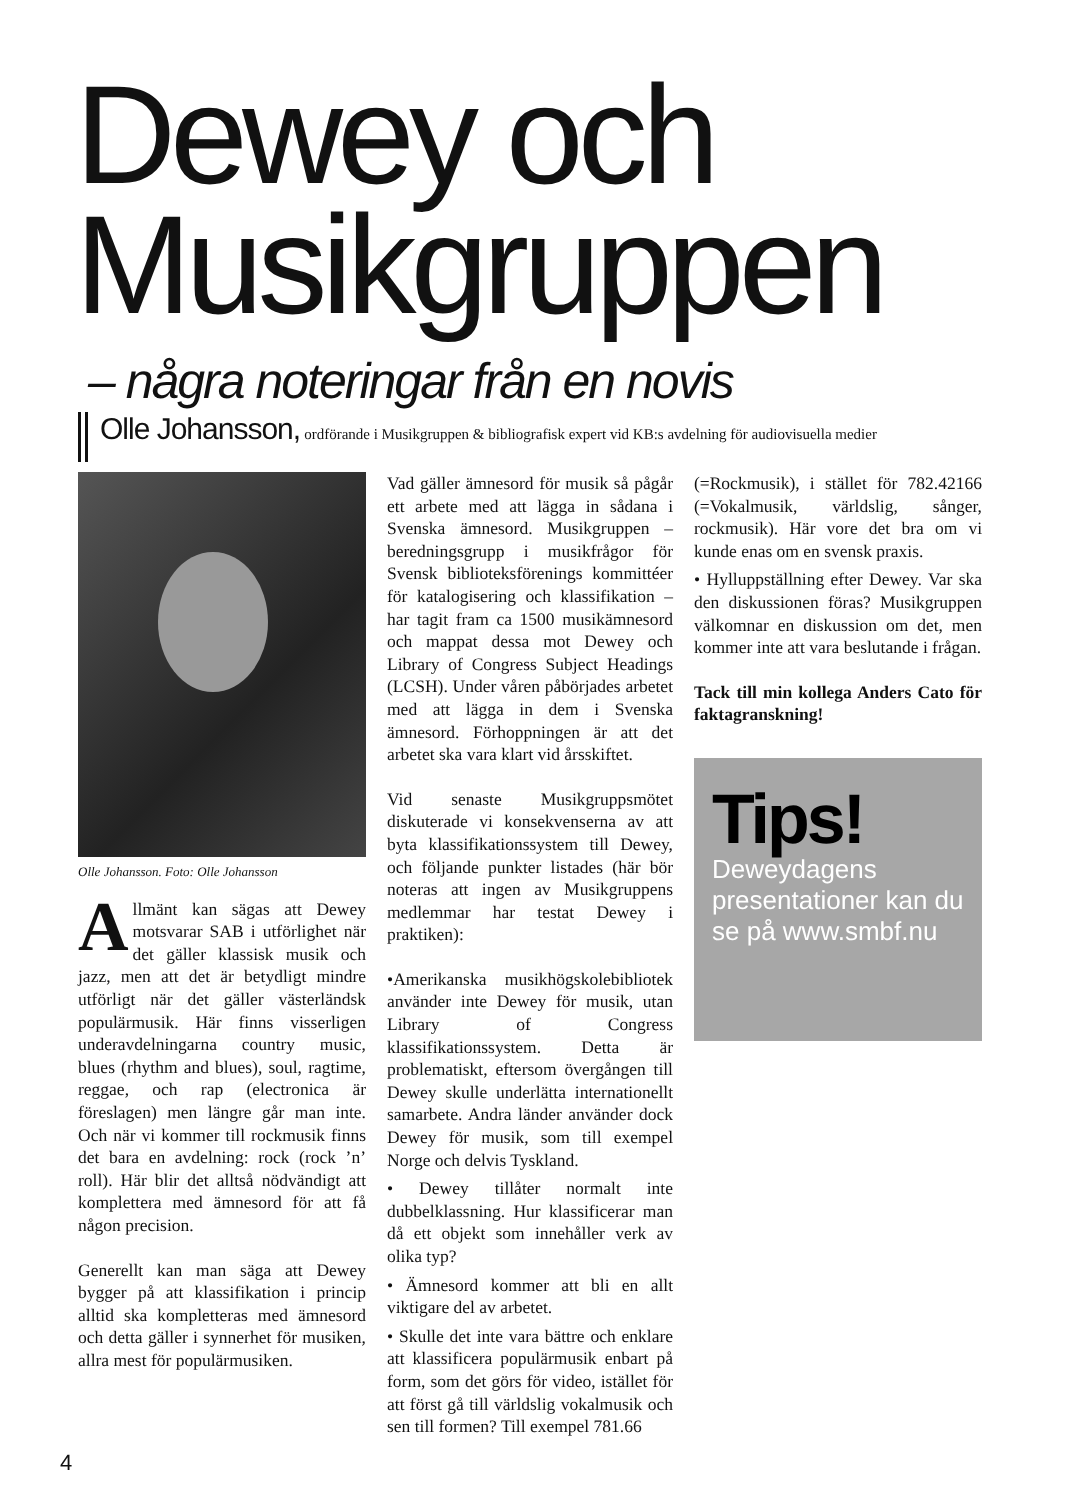Dewey och
Musikgruppen
– några noteringar från en novis
Olle Johansson, ordförande i Musikgruppen & bibliografisk expert vid KB:s avdelning för audiovisuella medier
Olle Johansson. Foto: Olle Johansson
Allmänt kan sägas att Dewey motsvarar SAB i utförlighet när det gäller klassisk musik och jazz, men att det är betydligt mindre utförligt när det gäller västerländsk populärmusik. Här finns visserligen underavdelningarna country music, blues (rhythm and blues), soul, ragtime, reggae, och rap (electronica är föreslagen) men längre går man inte. Och när vi kommer till rockmusik finns det bara en avdelning: rock (rock ’n’ roll). Här blir det alltså nödvändigt att komplettera med ämnesord för att få någon precision.
Generellt kan man säga att Dewey bygger på att klassifikation i princip alltid ska kompletteras med ämnesord och detta gäller i synnerhet för musiken, allra mest för populärmusiken.
Vad gäller ämnesord för musik så pågår ett arbete med att lägga in sådana i Svenska ämnesord. Musikgruppen – beredningsgrupp i musikfrågor för Svensk biblioteksförenings kommittéer för katalogisering och klassifikation – har tagit fram ca 1500 musikämnesord och mappat dessa mot Dewey och Library of Congress Subject Headings (LCSH). Under våren påbörjades arbetet med att lägga in dem i Svenska ämnesord. Förhoppningen är att det arbetet ska vara klart vid årsskiftet.
Vid senaste Musikgruppsmötet diskuterade vi konsekvenserna av att byta klassifikationssystem till Dewey, och följande punkter listades (här bör noteras att ingen av Musikgruppens medlemmar har testat Dewey i praktiken):
•Amerikanska musikhögskolebibliotek använder inte Dewey för musik, utan Library of Congress klassifikationssystem. Detta är problematiskt, eftersom övergången till Dewey skulle underlätta internationellt samarbete. Andra länder använder dock Dewey för musik, som till exempel Norge och delvis Tyskland.
• Dewey tillåter normalt inte dubbelklassning. Hur klassificerar man då ett objekt som innehåller verk av olika typ?
• Ämnesord kommer att bli en allt viktigare del av arbetet.
• Skulle det inte vara bättre och enklare att klassificera populärmusik enbart på form, som det görs för video, istället för att först gå till världslig vokalmusik och sen till formen? Till exempel 781.66
(=Rockmusik), i stället för 782.42166 (=Vokalmusik, världslig, sånger, rockmusik). Här vore det bra om vi kunde enas om en svensk praxis.
• Hylluppställning efter Dewey. Var ska den diskussionen föras? Musikgruppen välkomnar en diskussion om det, men kommer inte att vara beslutande i frågan.
Tack till min kollega Anders Cato för faktagranskning!
Tips!
Deweydagens presentationer kan du se på www.smbf.nu
4